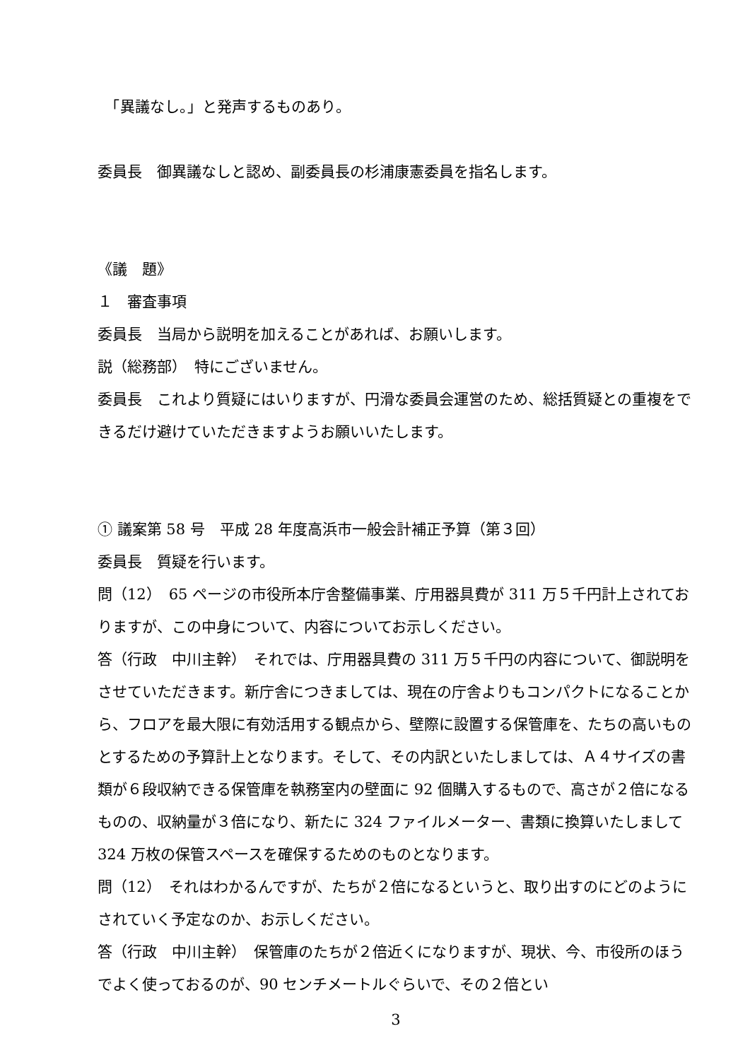「異議なし。」と発声するものあり。
委員長　御異議なしと認め、副委員長の杉浦康憲委員を指名します。
《議　題》
１　審査事項
委員長　当局から説明を加えることがあれば、お願いします。
説（総務部）　特にございません。
委員長　これより質疑にはいりますが、円滑な委員会運営のため、総括質疑との重複をできるだけ避けていただきますようお願いいたします。
① 議案第 58 号　平成 28 年度高浜市一般会計補正予算（第３回）
委員長　質疑を行います。
問（12）　65 ページの市役所本庁舎整備事業、庁用器具費が 311 万５千円計上されておりますが、この中身について、内容についてお示しください。
答（行政　中川主幹）　それでは、庁用器具費の 311 万５千円の内容について、御説明をさせていただきます。新庁舎につきましては、現在の庁舎よりもコンパクトになることから、フロアを最大限に有効活用する観点から、壁際に設置する保管庫を、たちの高いものとするための予算計上となります。そして、その内訳といたしましては、Ａ４サイズの書類が６段収納できる保管庫を執務室内の壁面に 92 個購入するもので、高さが２倍になるものの、収納量が３倍になり、新たに 324 ファイルメーター、書類に換算いたしまして 324 万枚の保管スペースを確保するためのものとなります。
問（12）　それはわかるんですが、たちが２倍になるというと、取り出すのにどのようにされていく予定なのか、お示しください。
答（行政　中川主幹）　保管庫のたちが２倍近くになりますが、現状、今、市役所のほうでよく使っておるのが、90 センチメートルぐらいで、その２倍とい
3